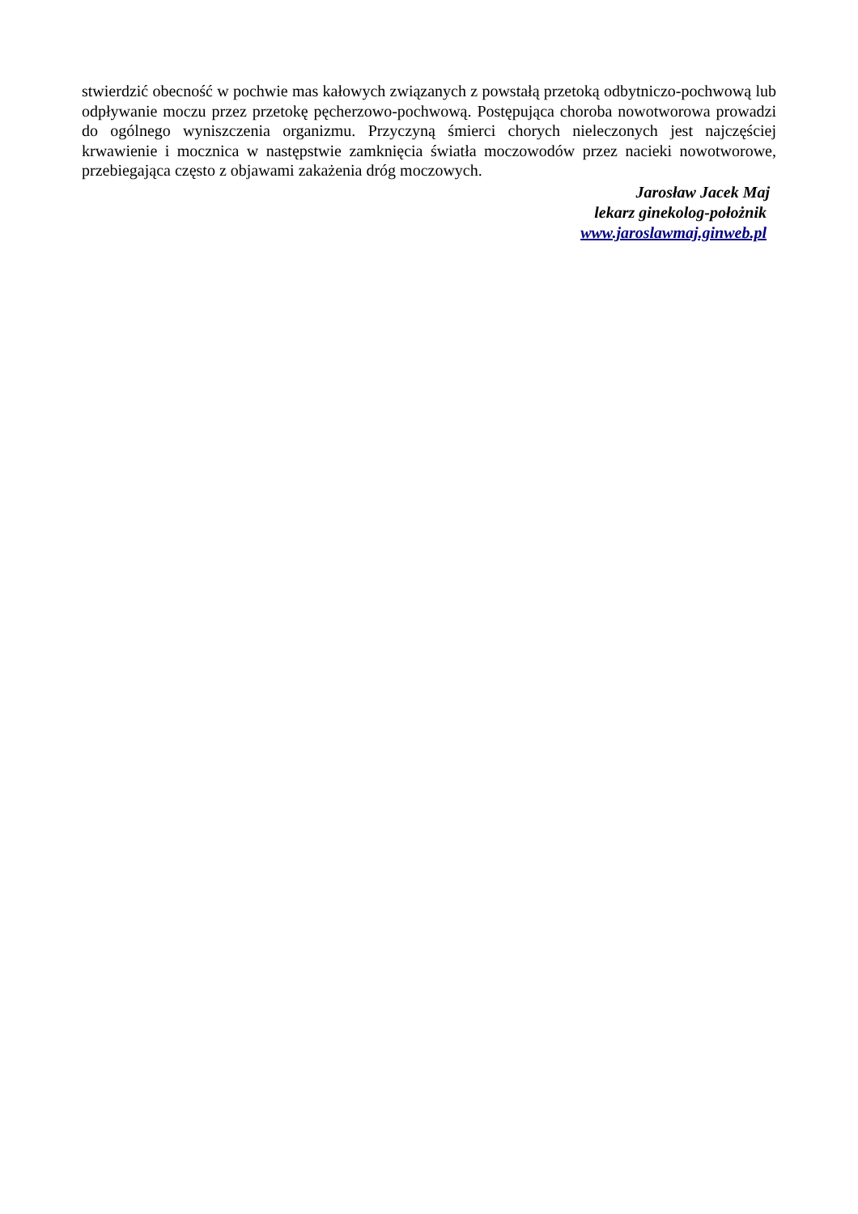stwierdzić obecność w pochwie mas kałowych związanych z powstałą przetoką odbytniczo-pochwową lub odpływanie moczu przez przetokę pęcherzowo-pochwową. Postępująca choroba nowotworowa prowadzi do ogólnego wyniszczenia organizmu. Przyczyną śmierci chorych nieleczonych jest najczęściej krwawienie i mocznica w następstwie zamknięcia światła moczowodów przez nacieki nowotworowe, przebiegająca często z objawami zakażenia dróg moczowych.
Jarosław Jacek Maj
lekarz ginekolog-położnik
www.jaroslawmaj.ginweb.pl